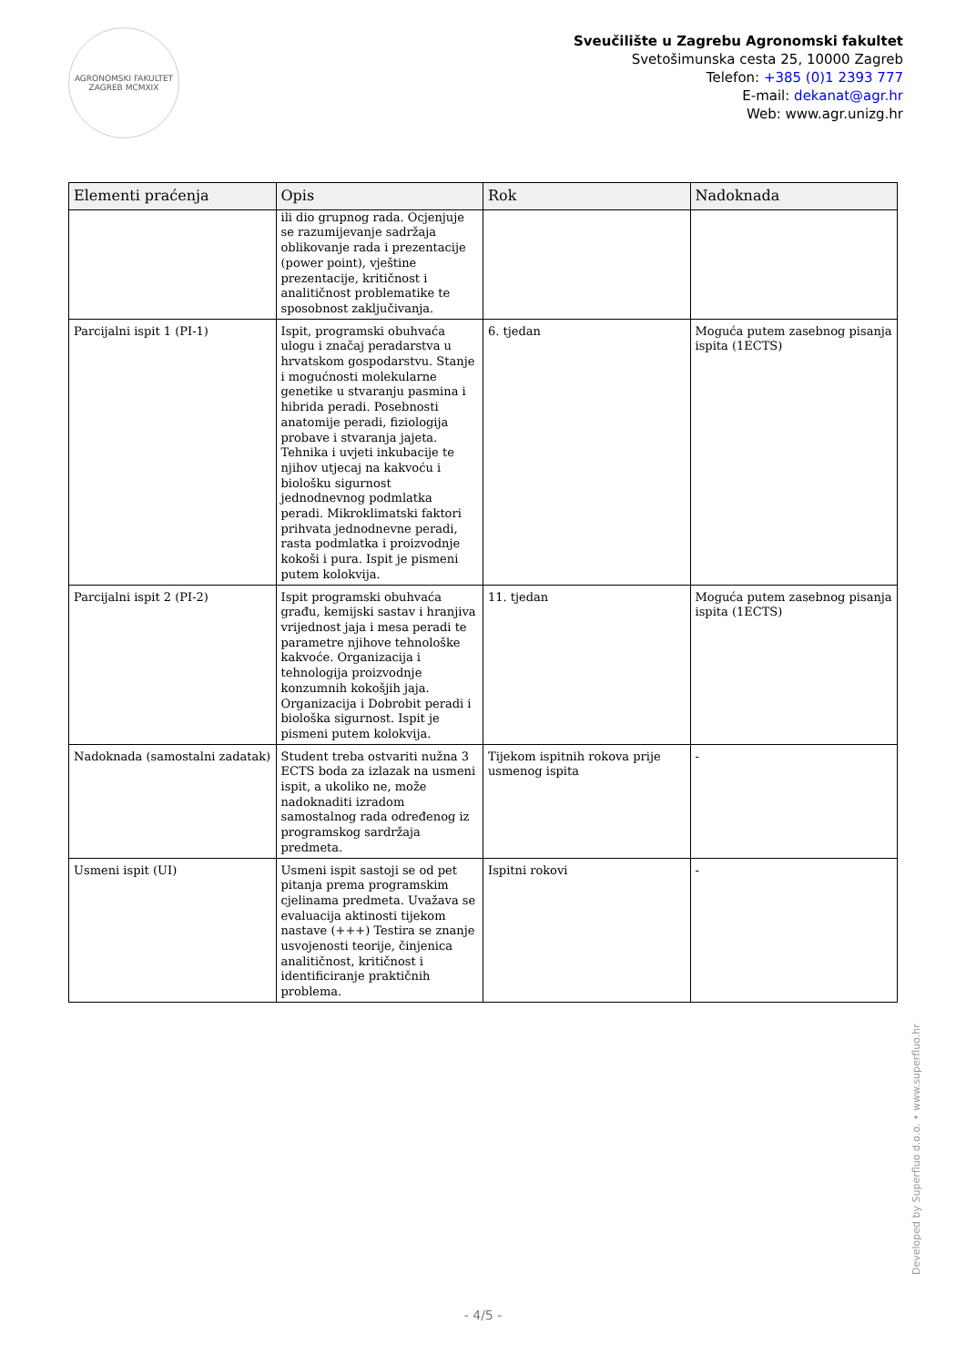AGRONOMSKI FAKULTET ZAGREB MCMXIX
Sveučilište u Zagrebu Agronomski fakultet
Svetošimunska cesta 25, 10000 Zagreb
Telefon: +385 (0)1 2393 777
E-mail: dekanat@agr.hr
Web: www.agr.unizg.hr
| Elementi praćenja | Opis | Rok | Nadoknada |
| --- | --- | --- | --- |
| | ili dio grupnog rada. Ocjenjuje se razumijevanje sadržaja oblikovanje rada i prezentacije (power point), vještine prezentacije, kritičnost i analitičnost problematike te sposobnost zaključivanja. | | |
| Parcijalni ispit 1 (PI-1) | Ispit, programski obuhvaća ulogu i značaj peradarstva u hrvatskom gospodarstvu. Stanje i mogućnosti molekularne genetike u stvaranju pasmina i hibrida peradi. Posebnosti anatomije peradi, fiziologija probave i stvaranja jajeta. Tehnika i uvjeti inkubacije te njihov utjecaj na kakvoću i biološku sigurnost jednodnevnog podmlatka peradi. Mikroklimatski faktori prihvata jednodnevne peradi, rasta podmlatka i proizvodnje kokoši i pura. Ispit je pismeni putem kolokvija. | 6. tjedan | Moguća putem zasebnog pisanja ispita (1ECTS) |
| Parcijalni ispit 2 (PI-2) | Ispit programski obuhvaća građu, kemijski sastav i hranjiva vrijednost jaja i mesa peradi te parametre njihove tehnološke kakvoće. Organizacija i tehnologija proizvodnje konzumnih kokošjih jaja. Organizacija i Dobrobit peradi i biološka sigurnost. Ispit je pismeni putem kolokvija. | 11. tjedan | Moguća putem zasebnog pisanja ispita (1ECTS) |
| Nadoknada (samostalni zadatak) | Student treba ostvariti nužna 3 ECTS boda za izlazak na usmeni ispit, a ukoliko ne, može nadoknaditi izradom samostalnog rada određenog iz programskog sardržaja predmeta. | Tijekom ispitnih rokova prije usmenog ispita | - |
| Usmeni ispit (UI) | Usmeni ispit sastoji se od pet pitanja prema programskim cjelinama predmeta. Uvažava se evaluacija aktinosti tijekom nastave (+++) Testira se znanje usvojenosti teorije, činjenica analitičnost, kritičnost i identificiranje praktičnih problema. | Ispitni rokovi | - |
Developed by Superfluo d.o.o. • www.superfluo.hr
- 4/5 -